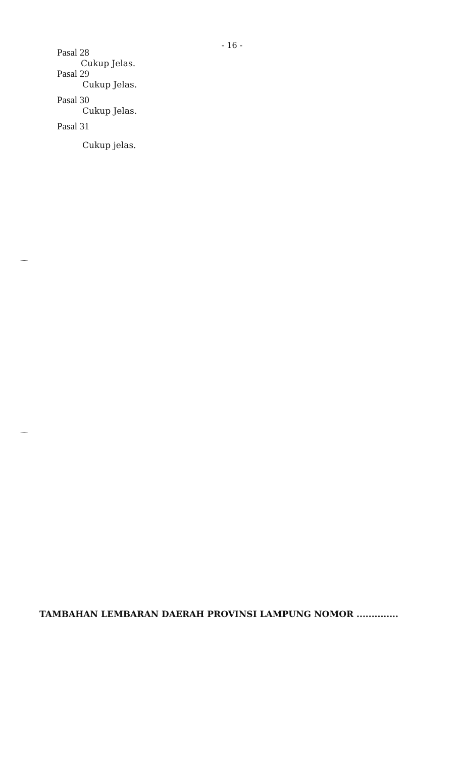- 16 -
Pasal 28
Cukup Jelas.
Pasal 29
Cukup Jelas.
Pasal 30
Cukup Jelas.
Pasal 31
Cukup jelas.
TAMBAHAN LEMBARAN DAERAH PROVINSI LAMPUNG NOMOR ..............